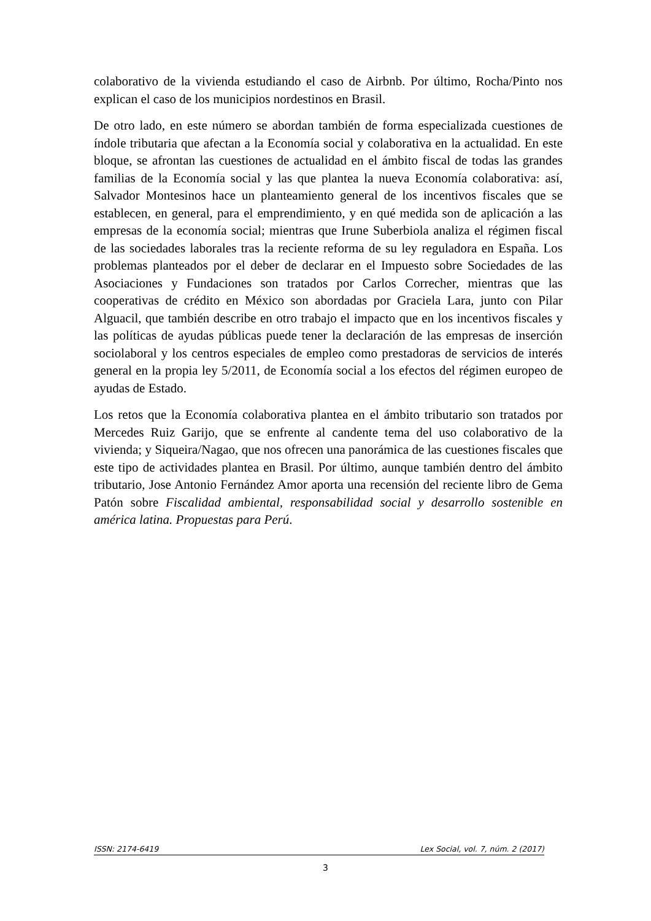colaborativo de la vivienda estudiando el caso de Airbnb. Por último, Rocha/Pinto nos explican el caso de los municipios nordestinos en Brasil.
De otro lado, en este número se abordan también de forma especializada cuestiones de índole tributaria que afectan a la Economía social y colaborativa en la actualidad. En este bloque, se afrontan las cuestiones de actualidad en el ámbito fiscal de todas las grandes familias de la Economía social y las que plantea la nueva Economía colaborativa: así, Salvador Montesinos hace un planteamiento general de los incentivos fiscales que se establecen, en general, para el emprendimiento, y en qué medida son de aplicación a las empresas de la economía social; mientras que Irune Suberbiola analiza el régimen fiscal de las sociedades laborales tras la reciente reforma de su ley reguladora en España. Los problemas planteados por el deber de declarar en el Impuesto sobre Sociedades de las Asociaciones y Fundaciones son tratados por Carlos Correcher, mientras que las cooperativas de crédito en México son abordadas por Graciela Lara, junto con Pilar Alguacil, que también describe en otro trabajo el impacto que en los incentivos fiscales y las políticas de ayudas públicas puede tener la declaración de las empresas de inserción sociolaboral y los centros especiales de empleo como prestadoras de servicios de interés general en la propia ley 5/2011, de Economía social a los efectos del régimen europeo de ayudas de Estado.
Los retos que la Economía colaborativa plantea en el ámbito tributario son tratados por Mercedes Ruiz Garijo, que se enfrente al candente tema del uso colaborativo de la vivienda; y Siqueira/Nagao, que nos ofrecen una panorámica de las cuestiones fiscales que este tipo de actividades plantea en Brasil. Por último, aunque también dentro del ámbito tributario, Jose Antonio Fernández Amor aporta una recensión del reciente libro de Gema Patón sobre Fiscalidad ambiental, responsabilidad social y desarrollo sostenible en américa latina. Propuestas para Perú.
ISSN: 2174-6419 Lex Social, vol. 7, núm. 2 (2017)
3